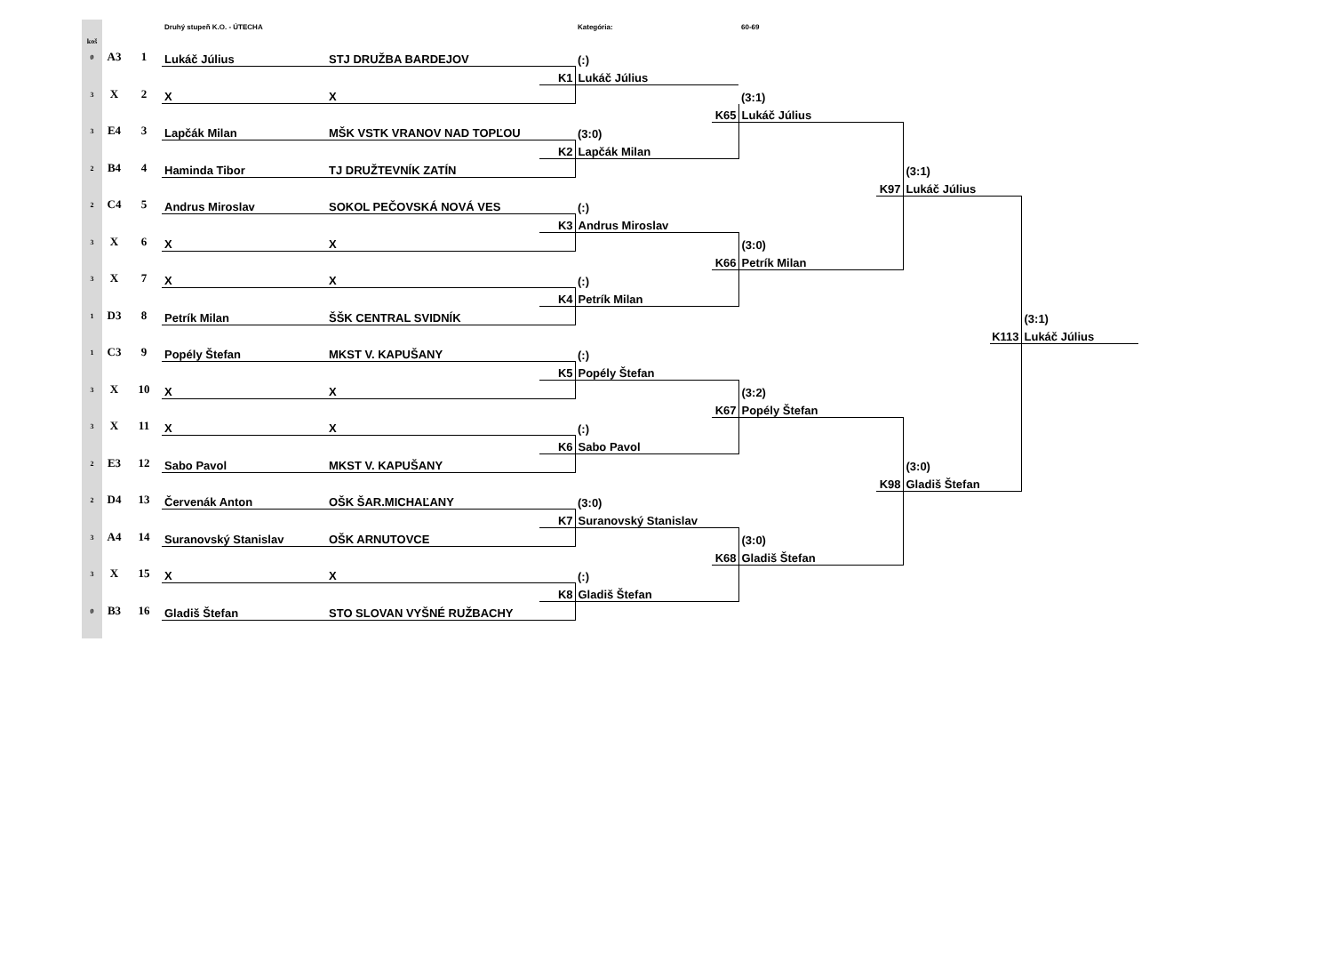| | | | Druhý stupeň K.O. - ÚTECHA | | | Kategória: | | 60-69 | | | | |
| koš | | | | | | | | | | | | |
| 0 | A3 | 1 | Lukáč Július | STJ DRUŽBA BARDEJOV | | (:) | | | | | | |
| | | | | | K1 | Lukáč Július | | | | | | |
| 3 | X | 2 | X | X | | | | (3:1) | | | | |
| | | | | | | | K65 | Lukáč Július | | | | |
| 3 | E4 | 3 | Lapčák Milan | MŠK VSTK VRANOV NAD TOPĽOU | | (3:0) | | | | | | |
| | | | | | K2 | Lapčák Milan | | | | | | |
| 2 | B4 | 4 | Haminda Tibor | TJ DRUŽTEVNÍK ZATÍN | | | | | | (3:1) | | |
| | | | | | | | | | K97 | Lukáč Július | | |
| 2 | C4 | 5 | Andrus Miroslav | SOKOL PEČOVSKÁ NOVÁ VES | | (:) | | | | | | |
| | | | | | K3 | Andrus Miroslav | | | | | | |
| 3 | X | 6 | X | X | | | | (3:0) | | | | |
| | | | | | | | K66 | Petrík Milan | | | | |
| 3 | X | 7 | X | X | | (:) | | | | | | |
| | | | | | K4 | Petrík Milan | | | | | | |
| 1 | D3 | 8 | Petrík Milan | ŠŠK CENTRAL SVIDNÍK | | | | | | | | (3:1) |
| | | | | | | | | | | | K113 | Lukáč Július |
| 1 | C3 | 9 | Popély Štefan | MKST V. KAPUŠANY | | (:) | | | | | | |
| | | | | | K5 | Popély Štefan | | | | | | |
| 3 | X | 10 | X | X | | | | (3:2) | | | | |
| | | | | | | | K67 | Popély Štefan | | | | |
| 3 | X | 11 | X | X | | (:) | | | | | | |
| | | | | | K6 | Sabo Pavol | | | | | | |
| 2 | E3 | 12 | Sabo Pavol | MKST V. KAPUŠANY | | | | | | (3:0) | | |
| | | | | | | | | | K98 | Gladiš Štefan | | |
| 2 | D4 | 13 | Červenák Anton | OŠK ŠAR.MICHAĽANY | | (3:0) | | | | | | |
| | | | | | K7 | Suranovský Stanislav | | | | | | |
| 3 | A4 | 14 | Suranovský Stanislav | OŠK ARNUTOVCE | | | | (3:0) | | | | |
| | | | | | | | K68 | Gladiš Štefan | | | | |
| 3 | X | 15 | X | X | | (:) | | | | | | |
| | | | | | K8 | Gladiš Štefan | | | | | | |
| 0 | B3 | 16 | Gladiš Štefan | STO SLOVAN VYŠNÉ RUŽBACHY | | | | | | | | |